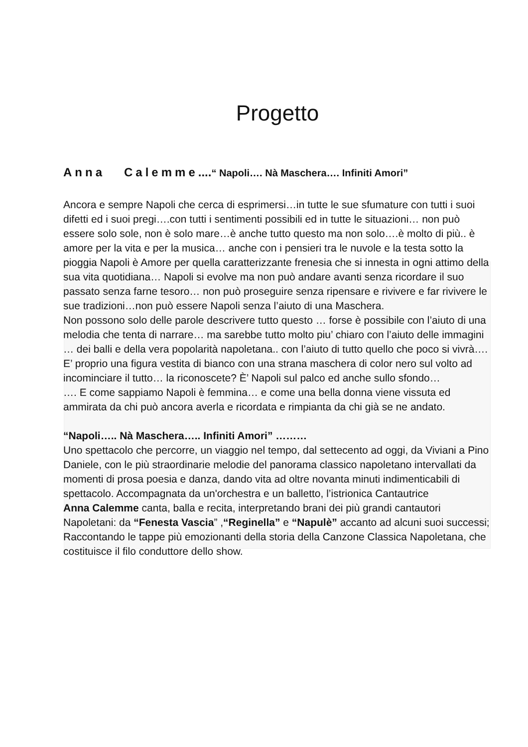Progetto
Anna Calemme....“ Napoli…. Nà Maschera…. Infiniti Amori”
Ancora e sempre Napoli che cerca di esprimersi…in tutte le sue sfumature con tutti i suoi difetti ed i suoi pregi….con tutti i sentimenti possibili ed in tutte le situazioni… non può essere solo sole, non è solo mare…è anche tutto questo ma non solo….è molto di più.. è amore per la vita e per la musica… anche con i pensieri tra le nuvole e la testa sotto la pioggia Napoli è Amore per quella caratterizzante frenesia che si innesta in ogni attimo della sua vita quotidiana… Napoli si evolve ma non può andare avanti senza ricordare il suo passato senza farne tesoro… non può proseguire senza ripensare e rivivere e far rivivere le sue tradizioni…non può essere Napoli senza l’aiuto di una Maschera.
Non possono solo delle parole descrivere tutto questo … forse è possibile con l’aiuto di una melodia che tenta di narrare… ma sarebbe tutto molto piu’ chiaro con l’aiuto delle immagini … dei balli e della vera popolarità napoletana.. con l’aiuto di tutto quello che poco si vivrà….
E’ proprio una figura vestita di bianco con una strana maschera di color nero sul volto ad incominciare il tutto… la riconoscete? È’ Napoli sul palco ed anche sullo sfondo…
…. E come sappiamo Napoli è femmina… e come una bella donna viene vissuta ed ammirata da chi può ancora averla e ricordata e rimpianta da chi già se ne andato.
“Napoli….. Nà Maschera….. Infiniti Amori” ………
Uno spettacolo che percorre, un viaggio nel tempo, dal settecento ad oggi, da Viviani a Pino Daniele, con le più straordinarie melodie del panorama classico napoletano intervallati da momenti di prosa poesia e danza, dando vita ad oltre novanta minuti indimenticabili di spettacolo. Accompagnata da un'orchestra e un balletto, l’istrionica Cantautrice
Anna Calemme canta, balla e recita, interpretando brani dei più grandi cantautori Napoletani: da “Fenesta Vascia” ,“Reginella” e “Napulè” accanto ad alcuni suoi successi; Raccontando le tappe più emozionanti della storia della Canzone Classica Napoletana, che costituisce il filo conduttore dello show.